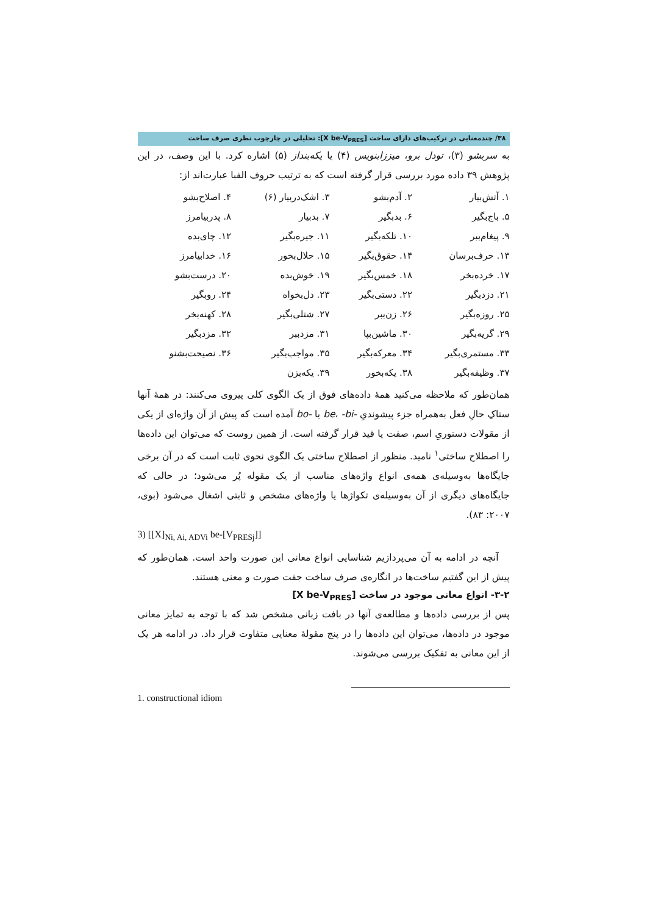۳۸/ چندمعنایی در ترکیب‌های دارای ساخت [X be-V<sub>PRES</sub>]: تحلیلی در چارچوب نظری صرف ساخت
به سربشو (۳)، تودل برو، میززابنویس (۴) یا یکه‌بنداز (۵) اشاره کرد. با این وصف، در این پژوهش ۳۹ داده مورد بررسی قرار گرفته است که به ترتیب حروف الفبا عبارت‌اند از:
| ۱. آتش‌بیار | ۲. آدم‌بشو | ۳. اشک‌دربیار (۶) | ۴. اصلاح‌بشو |
| ۵. باج‌بگیر | ۶. بدبگیر | ۷. بدبیار | ۸. پدربیامرز |
| ۹. پیغام‌ببر | ۱۰. تلکه‌بگیر | ۱۱. جیره‌بگیر | ۱۲. چای‌بده |
| ۱۳. حرف‌برسان | ۱۴. حقوق‌بگیر | ۱۵. حلال‌بخور | ۱۶. خدابیامرز |
| ۱۷. خرده‌بخر | ۱۸. خمس‌بگیر | ۱۹. خوش‌بده | ۲۰. درست‌بشو |
| ۲۱. دزدبگیر | ۲۲. دستی‌بگیر | ۲۳. دل‌بخواه | ۲۴. روبگیر |
| ۲۵. روزه‌بگیر | ۲۶. زن‌ببر | ۲۷. شتلی‌بگیر | ۲۸. کهنه‌بخر |
| ۲۹. گریه‌بگیر | ۳۰. ماشین‌بپا | ۳۱. مزدببر | ۳۲. مزدبگیر |
| ۳۳. مستمری‌بگیر | ۳۴. معرکه‌بگیر | ۳۵. مواجب‌بگیر | ۳۶. نصیحت‌بشنو |
| ۳۷. وظیفه‌بگیر | ۳۸. یکه‌بخور | ۳۹. یکه‌بزن | |
همان‌طور که ملاحظه می‌کنید همهٔ داده‌های فوق از یک الگوی کلی پیروی می‌کنند: در همهٔ آنها ستاکِ حالِ فعل به‌همراه جزء پیشوندیِ -be، -bi یا -bo آمده است که پیش از آن واژه‌ای از یکی از مقولات دستوریِ اسم، صفت یا قید قرار گرفته است. از همین روست که می‌توان این داده‌ها را اصطلاح ساختی<sup>۱</sup> نامید. منظور از اصطلاح ساختی یک الگوی نحوی ثابت است که در آن برخی جایگاه‌ها به‌وسیله‌ی همه‌ی انواع واژه‌های مناسب از یک مقوله پُر می‌شود؛ در حالی که جایگاه‌های دیگری از آن به‌وسیله‌ی تکواژها یا واژه‌های مشخص و ثابتی اشغال می‌شود (بوی، ۲۰۰۷: ۸۳).
3) [[X]<sub>Ni, Ai, ADVi</sub> be-[V<sub>PRESj</sub>]]
آنچه در ادامه به آن می‌پردازیم شناسایی انواع معانی این صورت واحد است. همان‌طور که پیش از این گفتیم ساخت‌ها در انگاره‌ی صرف ساخت جفت صورت و معنی هستند.
۳-۲- انواع معانی موجود در ساخت [X be-V<sub>PRES</sub>]
پس از بررسی داده‌ها و مطالعه‌ی آنها در بافت زبانی مشخص شد که با توجه به تمایز معانی موجود در داده‌ها، می‌توان این داده‌ها را در پنج مقولهٔ معنایی متفاوت قرار داد. در ادامه هر یک از این معانی به تفکیک بررسی می‌شوند.
1. constructional idiom